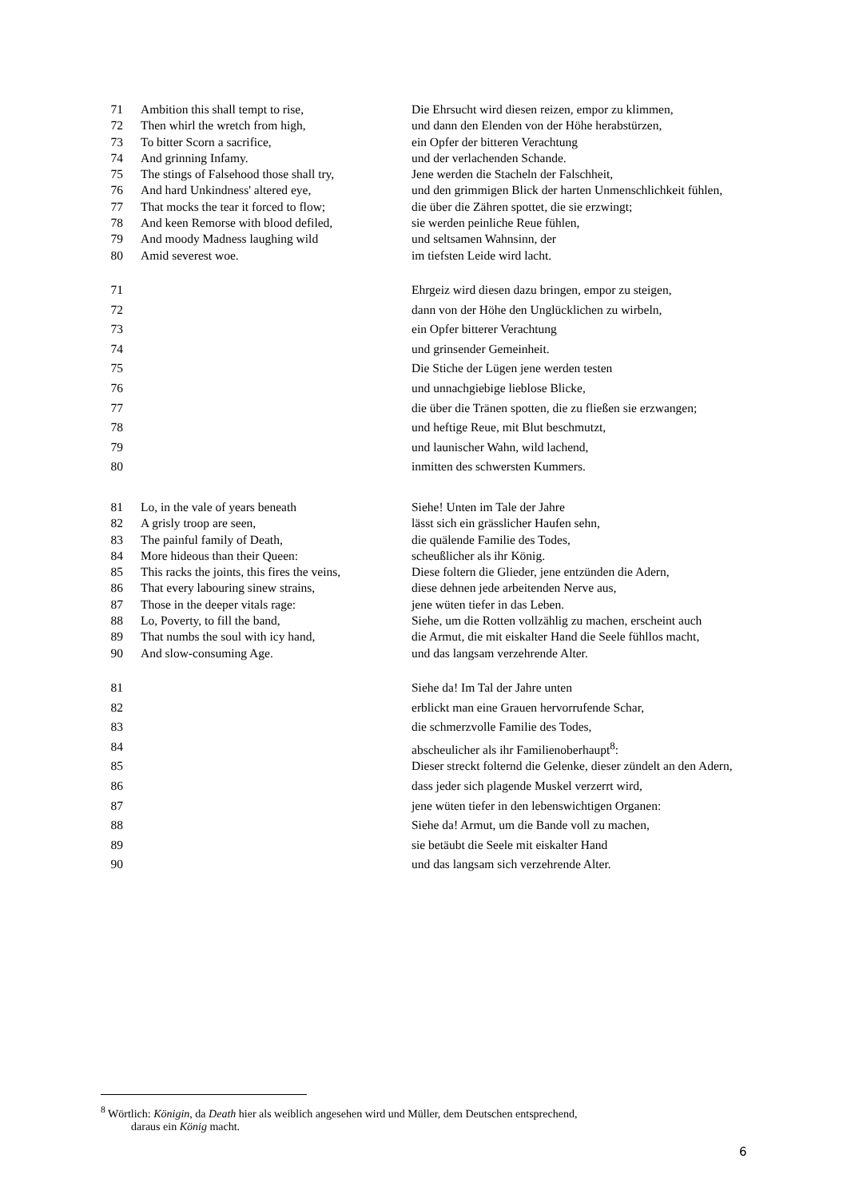71 Ambition this shall tempt to rise, Die Ehrsucht wird diesen reizen, empor zu klimmen,
72 Then whirl the wretch from high, und dann den Elenden von der Höhe herabstürzen,
73 To bitter Scorn a sacrifice, ein Opfer der bitteren Verachtung
74 And grinning Infamy. und der verlachenden Schande.
75 The stings of Falsehood those shall try, Jene werden die Stacheln der Falschheit,
76 And hard Unkindness' altered eye, und den grimmigen Blick der harten Unmenschlichkeit fühlen,
77 That mocks the tear it forced to flow; die über die Zähren spottet, die sie erzwingt;
78 And keen Remorse with blood defiled, sie werden peinliche Reue fühlen,
79 And moody Madness laughing wild und seltsamen Wahnsinn, der
80 Amid severest woe. im tiefsten Leide wird lacht.
71 Ehrgeiz wird diesen dazu bringen, empor zu steigen,
72 dann von der Höhe den Unglücklichen zu wirbeln,
73 ein Opfer bitterer Verachtung
74 und grinsender Gemeinheit.
75 Die Stiche der Lügen jene werden testen
76 und unnachgiebige lieblose Blicke,
77 die über die Tränen spotten, die zu fließen sie erzwangen;
78 und heftige Reue, mit Blut beschmutzt,
79 und launischer Wahn, wild lachend,
80 inmitten des schwersten Kummers.
81 Lo, in the vale of years beneath Siehe! Unten im Tale der Jahre
82 A grisly troop are seen, lässt sich ein grässlicher Haufen sehn,
83 The painful family of Death, die quälende Familie des Todes,
84 More hideous than their Queen: scheußlicher als ihr König.
85 This racks the joints, this fires the veins, Diese foltern die Glieder, jene entzünden die Adern,
86 That every labouring sinew strains, diese dehnen jede arbeitenden Nerve aus,
87 Those in the deeper vitals rage: jene wüten tiefer in das Leben.
88 Lo, Poverty, to fill the band, Siehe, um die Rotten vollzählig zu machen, erscheint auch
89 That numbs the soul with icy hand, die Armut, die mit eiskalter Hand die Seele fühllos macht,
90 And slow-consuming Age. und das langsam verzehrende Alter.
81 Siehe da! Im Tal der Jahre unten
82 erblickt man eine Grauen hervorrufende Schar,
83 die schmerzvolle Familie des Todes,
84 abscheulicher als ihr Familienoberhaupt<sup>8</sup>:
85 Dieser streckt folternd die Gelenke, dieser zündelt an den Adern,
86 dass jeder sich plagende Muskel verzerrt wird,
87 jene wüten tiefer in den lebenswichtigen Organen:
88 Siehe da! Armut, um die Bande voll zu machen,
89 sie betäubt die Seele mit eiskalter Hand
90 und das langsam sich verzehrende Alter.
<sup>8</sup> Wörtlich: Königin, da Death hier als weiblich angesehen wird und Müller, dem Deutschen entsprechend,
daraus ein König macht.
6